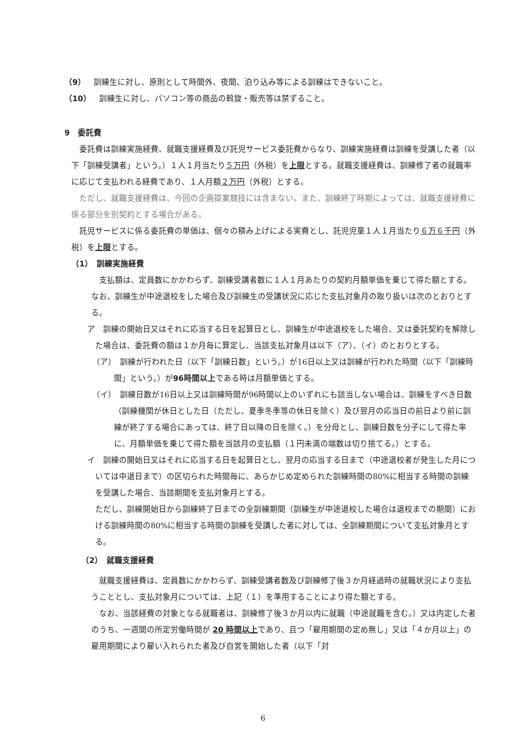（9）　訓練生に対し、原則として時間外、夜間、泊り込み等による訓練はできないこと。
（10）　訓練生に対し、パソコン等の商品の斡旋・販売等は禁ずること。
9　委託費
　委託費は訓練実施経費、就職支援経費及び託児サービス委託費からなり、訓練実施経費は訓練を受講した者（以下「訓練受講者」という。）１人１月当たり５万円（外税）を上限とする。就職支援経費は、訓練修了者の就職率に応じて支払われる経費であり、１人月額２万円（外税）とする。
　ただし、就職支援経費は、今回の企画提案競技には含まない。また、訓練終了時期によっては、就職支援経費に係る部分を別契約とする場合がある。
　託児サービスに係る委託費の単価は、個々の積み上げによる実費とし、託児児童１人１月当たり６万６千円（外税）を上限とする。
（1）　訓練実施経費
　支払額は、定員数にかかわらず、訓練受講者数に１人１月あたりの契約月額単価を乗じて得た額とする。なお、訓練生が中途退校をした場合及び訓練生の受講状況に応じた支払対象月の取り扱いは次のとおりとする。
ア　訓練の開始日又はそれに応当する日を起算日とし、訓練生が中途退校をした場合、又は委託契約を解除した場合は、委託費の額は１か月毎に算定し、当該支払対象月は以下（ア）、（イ）のとおりとする。
（ア）　訓練が行われた日（以下「訓練日数」という。）が16日以上又は訓練が行われた時間（以下「訓練時間」という。）が96時間以上である時は月額単価とする。
（イ）　訓練日数が16日以上又は訓練時間が96時間以上のいずれにも該当しない場合は、訓練をすべき日数（訓練機関が休日とした日（ただし、夏季冬季等の休日を除く）及び翌月の応当日の前日より前に訓練が終了する場合にあっては、終了日以降の日を除く。）を分母とし、訓練日数を分子にして得た率に、月額単価を乗じて得た額を当該月の支払額（１円未満の端数は切り捨てる。）とする。
イ　訓練の開始日又はそれに応当する日を起算日とし、翌月の応当する日まで（中途退校者が発生した月については中退日まで）の区切られた時間毎に、あらかじめ定められた訓練時間の80%に相当する時間の訓練を受講した場合、当該期間を支払対象月とする。
ただし、訓練開始日から訓練終了日までの全訓練期間（訓練生が中途退校した場合は退校までの期間）における訓練時間の80%に相当する時間の訓練を受講した者に対しては、全訓練期間について支払対象月とする。
（2）　就職支援経費
　就職支援経費は、定員数にかかわらず、訓練受講者数及び訓練修了後３か月経過時の就職状況により支払うこととし、支払対象月については、上記（１）を準用することにより得た額とする。
　なお、当該経費の対象となる就職者は、訓練修了後３か月以内に就職（中途就職を含む。）又は内定した者のうち、一週間の所定労働時間が 20 時間以上であり、且つ「雇用期間の定め無し」又は「４か月以上」の雇用期間により雇い入れられた者及び自営を開始した者（以下「対
6